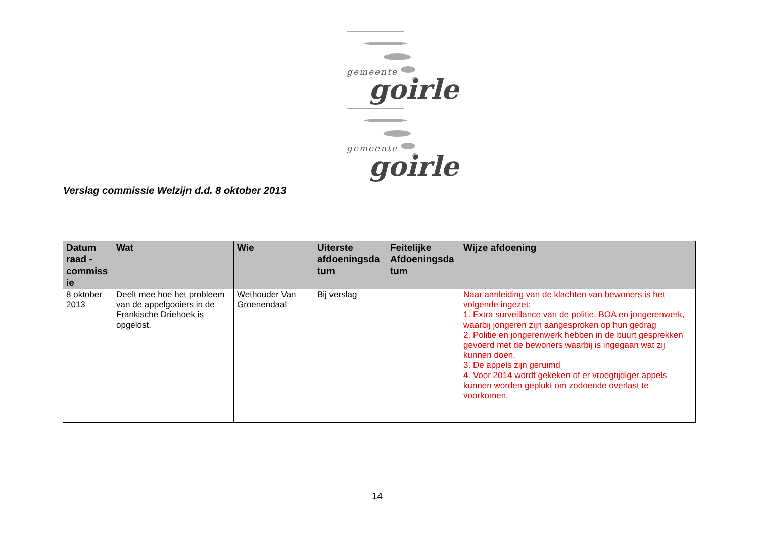gemeente
goirle
gemeente
goirle
Verslag commissie Welzijn d.d. 8 oktober 2013
| Datum raad - commiss ie | Wat | Wie | Uiterste afdoeningsda tum | Feitelijke Afdoeningsda tum | Wijze afdoening |
| --- | --- | --- | --- | --- | --- |
| 8 oktober 2013 | Deelt mee hoe het probleem van de appelgooiers in de Frankische Driehoek is opgelost. | Wethouder Van Groenendaal | Bij verslag | | Naar aanleiding van de klachten van bewoners is het volgende ingezet: 1. Extra surveillance van de politie, BOA en jongerenwerk, waarbij jongeren zijn aangesproken op hun gedrag 2. Politie en jongerenwerk hebben in de buurt gesprekken gevoerd met de bewoners waarbij is ingegaan wat zij kunnen doen. 3. De appels zijn geruimd 4. Voor 2014 wordt gekeken of er vroegtijdiger appels kunnen worden geplukt om zodoende overlast te voorkomen. |
14